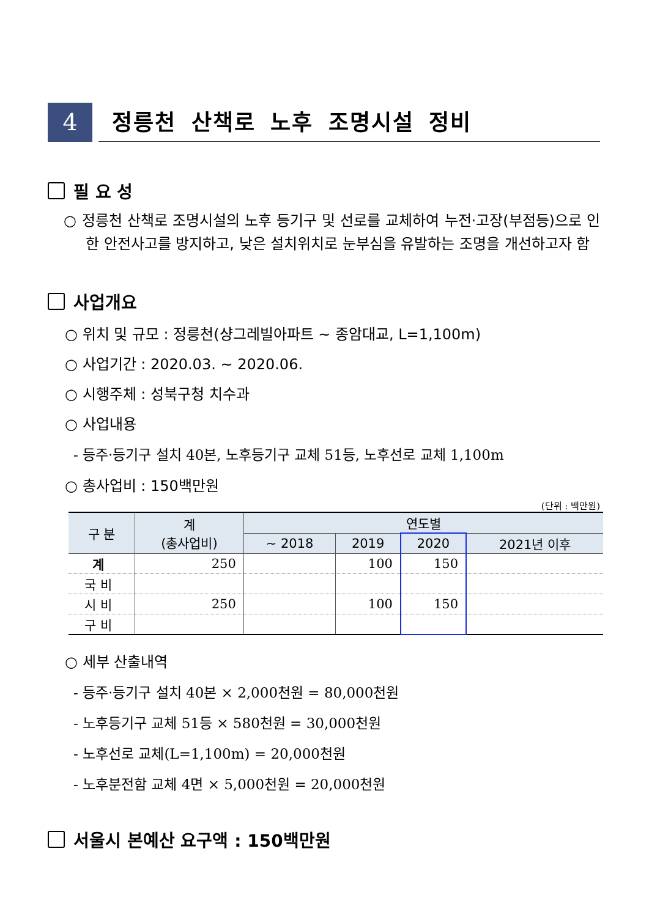4
정릉천 산책로 노후 조명시설 정비
필 요 성
○ 정릉천 산책로 조명시설의 노후 등기구 및 선로를 교체하여 누전·고장(부점등)으로 인한 안전사고를 방지하고, 낮은 설치위치로 눈부심을 유발하는 조명을 개선하고자 함
사업개요
○ 위치 및 규모 : 정릉천(샹그레빌아파트 ~ 종암대교, L=1,100m)
○ 사업기간 : 2020.03. ~ 2020.06.
○ 시행주체 : 성북구청 치수과
○ 사업내용
- 등주·등기구 설치 40본, 노후등기구 교체 51등, 노후선로 교체 1,100m
○ 총사업비 : 150백만원
(단위 : 백만원)
| 구 분 | 계 (총사업비) | 연도별 | | | |
| --- | --- | --- | --- | --- | --- |
| | | ~ 2018 | 2019 | 2020 | 2021년 이후 |
| 계 | 250 | | 100 | 150 | |
| 국 비 | | | | | |
| 시 비 | 250 | | 100 | 150 | |
| 구 비 | | | | | |
○ 세부 산출내역
- 등주·등기구 설치 40본 × 2,000천원 = 80,000천원
- 노후등기구 교체 51등 × 580천원 = 30,000천원
- 노후선로 교체(L=1,100m) = 20,000천원
- 노후분전함 교체 4면 × 5,000천원 = 20,000천원
서울시 본예산 요구액 : 150백만원